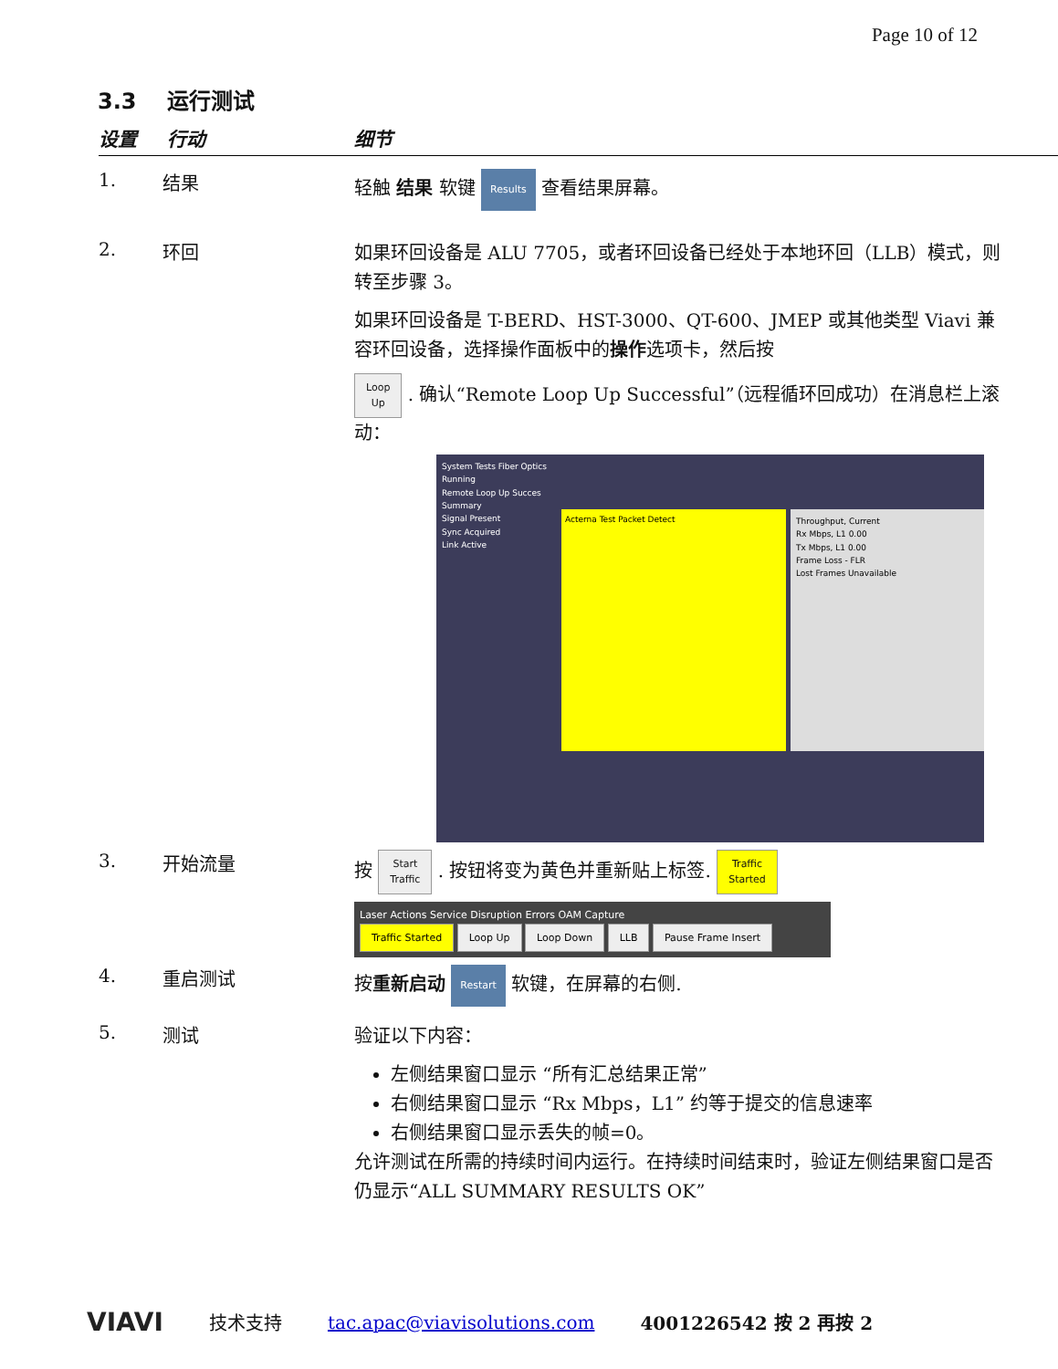Page 10 of 12
3.3 运行测试
设置 行动 细节
1. 结果
轻触 结果 软键 Results 查看结果屏幕。
2. 环回
如果环回设备是 ALU 7705，或者环回设备已经处于本地环回（LLB）模式，则转至步骤 3。
如果环回设备是 T-BERD、HST-3000、QT-600、JMEP 或其他类型 Viavi 兼容环回设备，选择操作面板中的操作选项卡，然后按
Loop
Up . 确认“Remote Loop Up Successful”（远程循环回成功）在消息栏上滚动：
System Tests Fiber Optics
Running
Remote Loop Up Succes
Summary
Signal Present
Sync Acquired
Link Active
Acterna Test Packet Detect Throughput, Current
Rx Mbps, L1 0.00
Tx Mbps, L1 0.00
Frame Loss - FLR
Lost Frames Unavailable
3. 开始流量
按 Start
Traffic . 按钮将变为黄色并重新贴上标签. Traffic
Started
Laser Actions Service Disruption Errors OAM Capture
Traffic Started Loop Up Loop Down LLB Pause Frame Insert
4. 重启测试
按重新启动 Restart 软键，在屏幕的右侧.
5. 测试
验证以下内容：
左侧结果窗口显示 “所有汇总结果正常”
右侧结果窗口显示 “Rx Mbps，L1” 约等于提交的信息速率
右侧结果窗口显示丢失的帧=0。
允许测试在所需的持续时间内运行。在持续时间结束时，验证左侧结果窗口是否仍显示“ALL SUMMARY RESULTS OK”
VIAVI 技术支持 tac.apac@viavisolutions.com 4001226542 按 2 再按 2